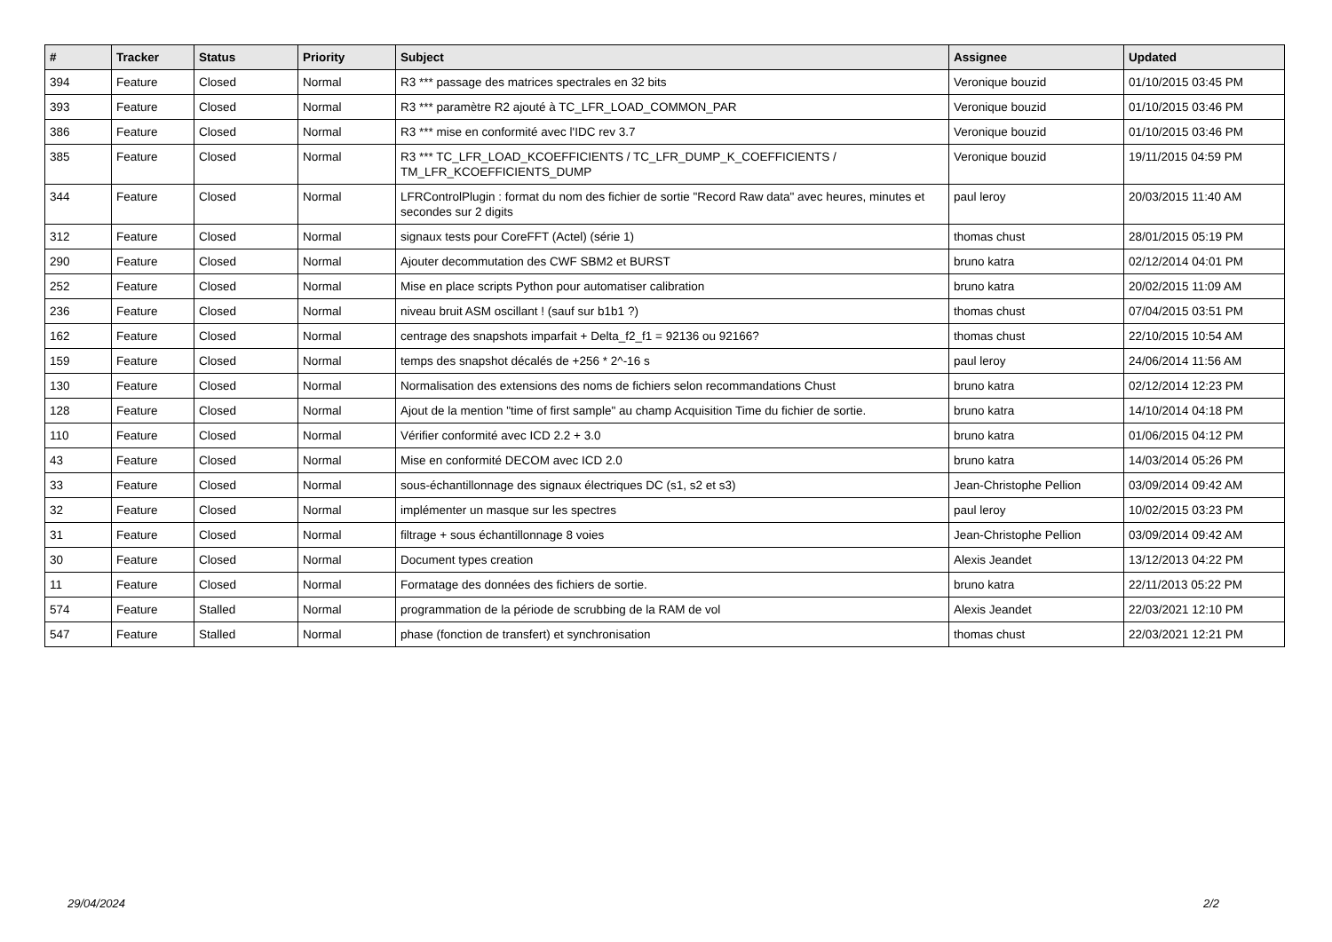| # | Tracker | Status | Priority | Subject | Assignee | Updated |
| --- | --- | --- | --- | --- | --- | --- |
| 394 | Feature | Closed | Normal | R3 *** passage des matrices spectrales en 32 bits | Veronique bouzid | 01/10/2015 03:45 PM |
| 393 | Feature | Closed | Normal | R3 *** paramètre R2 ajouté à TC_LFR_LOAD_COMMON_PAR | Veronique bouzid | 01/10/2015 03:46 PM |
| 386 | Feature | Closed | Normal | R3 *** mise en conformité avec l'IDC rev 3.7 | Veronique bouzid | 01/10/2015 03:46 PM |
| 385 | Feature | Closed | Normal | R3 *** TC_LFR_LOAD_KCOEFFICIENTS / TC_LFR_DUMP_K_COEFFICIENTS / TM_LFR_KCOEFFICIENTS_DUMP | Veronique bouzid | 19/11/2015 04:59 PM |
| 344 | Feature | Closed | Normal | LFRControlPlugin : format du nom des fichier de sortie "Record Raw data" avec heures, minutes et secondes sur 2 digits | paul leroy | 20/03/2015 11:40 AM |
| 312 | Feature | Closed | Normal | signaux tests pour CoreFFT (Actel) (série 1) | thomas chust | 28/01/2015 05:19 PM |
| 290 | Feature | Closed | Normal | Ajouter decommutation des CWF SBM2 et BURST | bruno katra | 02/12/2014 04:01 PM |
| 252 | Feature | Closed | Normal | Mise en place scripts Python pour automatiser calibration | bruno katra | 20/02/2015 11:09 AM |
| 236 | Feature | Closed | Normal | niveau bruit ASM oscillant ! (sauf sur b1b1 ?) | thomas chust | 07/04/2015 03:51 PM |
| 162 | Feature | Closed | Normal | centrage des snapshots imparfait + Delta_f2_f1 = 92136 ou 92166? | thomas chust | 22/10/2015 10:54 AM |
| 159 | Feature | Closed | Normal | temps des snapshot décalés de +256 * 2^-16 s | paul leroy | 24/06/2014 11:56 AM |
| 130 | Feature | Closed | Normal | Normalisation des extensions des noms de fichiers selon recommandations Chust | bruno katra | 02/12/2014 12:23 PM |
| 128 | Feature | Closed | Normal | Ajout de la mention "time of first sample" au champ Acquisition Time du fichier de sortie. | bruno katra | 14/10/2014 04:18 PM |
| 110 | Feature | Closed | Normal | Vérifier conformité avec ICD 2.2 + 3.0 | bruno katra | 01/06/2015 04:12 PM |
| 43 | Feature | Closed | Normal | Mise en conformité DECOM avec ICD 2.0 | bruno katra | 14/03/2014 05:26 PM |
| 33 | Feature | Closed | Normal | sous-échantillonnage des signaux électriques DC (s1, s2 et s3) | Jean-Christophe Pellion | 03/09/2014 09:42 AM |
| 32 | Feature | Closed | Normal | implémenter un masque sur les spectres | paul leroy | 10/02/2015 03:23 PM |
| 31 | Feature | Closed | Normal | filtrage + sous échantillonnage 8 voies | Jean-Christophe Pellion | 03/09/2014 09:42 AM |
| 30 | Feature | Closed | Normal | Document types creation | Alexis Jeandet | 13/12/2013 04:22 PM |
| 11 | Feature | Closed | Normal | Formatage des données des fichiers de sortie. | bruno katra | 22/11/2013 05:22 PM |
| 574 | Feature | Stalled | Normal | programmation de la période de scrubbing de la RAM de vol | Alexis Jeandet | 22/03/2021 12:10 PM |
| 547 | Feature | Stalled | Normal | phase (fonction de transfert) et synchronisation | thomas chust | 22/03/2021 12:21 PM |
29/04/2024 2/2